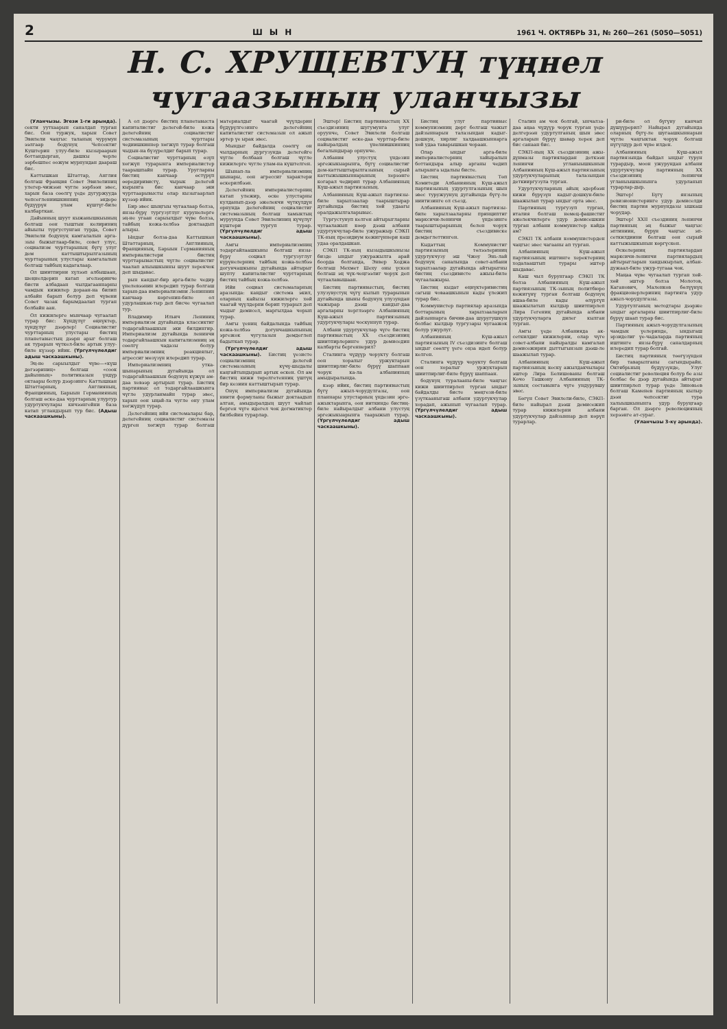2 ШЫН 1961 Ч. ОКТЯБРЬ 31, № 260—261 (5050—5051)
Н. С. ХРУЩЕВТУҢ түңнел чугаазының уланчызы
(Уланчызы. Эгези 1-ги арында). секти уутхаарын саналдап турган бис. Оон туржук, харын Совет Эвилели чаңгыс таланың чурумун ээлгаар бодунуң Чепсектиг Куштерин улуу-биле кызыраарын боттандырган, дашкы черле ээрбешпес оожум мурнундан даараш бис.
Каттышкан Штаттар, Англия болгаш Франция Совет Эвилелиниң улегер-чижээн чугле ээрбээн эвес, харын база сөөлгү үеде дугуржууда чепсеглениишкинниң эндере бүдүүрүн улам күштүг-биле калбарткан.
Дайынның шуут кыжанышкыының болгаш оон тыштын келириниң айыылы тургустунган турда, Совет Эвилели бодунуң камгалалын арга-зыы быжыглаар-биле, совет улус, социализм чурттарының бүгү улуг дем каттыштырылгазының чурттарының улустары камгалалын болгаш тайбың кадагалаар.
Ол шиитпирни хүлээп албышаан, шеңнелдерин катап эгелээринче бисти албадаан чылдагааннарны чамдык кижилер дораан-на билип албайн барып болур деп чүвени Совет чазак барымдаалап турган болбайн аан.
Ол кижилерге мынчаар чугаалап турар бис: Хүндүлүг өңнүктер, хүндүлүг дээрлер! Социалистиг чурттарның улустары бистиң планетавыстың дээрн арыг болгаш ак турарын чүткел-биле артык улуу-биле күзээр ийик. (Үргүлчүлелдиг адыш часкаашкыны).
Эң-не сарыылдыг чүве—«күш дөгээриниң» болгаш «соок дайынның» политиказын үндүр октаары болур дээрзинге Каттышкан Штаттарның, Англияның, Францияның, Барыын Германияның болгаш өске-даа чурттарның улуртур удуртукчулары кичээнгейни база катап угландырып тур бис. (Адыш часкаашкыны).
А ол дээрге бистиң планетавыста капиталистиг делегей-биле кожа делегейниң социалистиг системазының чурттары чедиишкиннер хөгжүп турар болгаш чыдын-на бүзүрелдиг барып турар.
Социалистиг чурттарның өзүп хөгжүп турарынга империалистер таарышпайн турар. Уругларны бистиң канчаар өстүрүп өөредиривистү, чырык делегей кырынга бис канчаар эки чурттаарывысты олар кызыгаарлап күзээр ийик.
Бир эвес шыңгыы чугаалаар болза, янзы-бүрү тургузуглуг курунелерге эң-не угаан сарыылдыг чүве болза, тайбың кожа-хелбээ доктаадып алыры.
Ындыг болза-даа Каттышкан Штаттарның, Англияның, Францияның, Барыын Германияның империалистери бистиң чурттарывыстың чүгле социалистиг чаалап алыышкынны шуут херекчок деп шыдавас.
рын кандыг-бир арга-биле чедир үнелевээнин илередип турар болгаш харын-даа империализмни Лениннин канчаар көргенин-биле ол удурлашкак-тыр деп бисче чугаалап тур.
Владимир Ильич Лениниң империализм дугайында классиктиг тодаргайлаашкын эки билдингир. Империализм дугайында ленинчи тодаргайлаашкын капитализмниң эң сөөлгү чадазы болур империализмниң реакциялыг, агрессиг мөзүзүн илередип турар.
Империализмниң утка-шынарының дугайында ол тодаргайлаашкын бодунуң күжүн ам-даа хевээр артырып турар. Бистиң партиявыс ол тодаргайлаашкынга чүгле удурланмайн турар эвес, харын оон ыңай-ла чугле ону улам хөгжүдүп турар.
Делегейниң ийи системалары бар, делегейниң социалистиг системазы дүрген хөгжүп турар болгаш материалдыг чаагай чүүлдерин бүдүрүлгезинге делегейниң капиталистиг системазын ол ажып эртер үе ырак эвес.
Мындыг байдалда сөөлгү он чылдарның дургузунда делегейге чүгле болбаан болгаш чүгле кижилерге чугле улам-на күштелген.
Шынап-ла империализмниң шынары, оон агрессиг характери өскерилбээн.
Делегейниң империалистерниң катап улежир, өске улустарны кулданып-дээр эжелекчи чүткүлдүн орнунда делегейниң социалистиг системазының болгаш хамыктың муруунда Совет Эвилелиниң күчүлүг күштери тургуп турар. (Үргүлчүлелдиг адыш часкаашкыны).
Амгы империализмниң тодаргайлаашкыны болгаш янзы-бүрү социал тургузуглуг күрүнелерниң тайбың кожа-хелбээ догунчашкыны дугайында айтырыг шупту капиталистиг чурттарның бистиң тайбың кожа-хелбээ.
Ийи социал системаларның аразында: кандыг система экил, оларның кайызы кижилерге хөй чаагай чүүлдерни берип турарыл деп чыдыг демисел, маргылдаа чорып турар.
Амгы үениң байдалында тайбың кожа-хелбээ догунчашкынының эргежок чугулазын демдеглеп бадыткап турар.
(Үргүлчүлелдиг адыш часкаашкыны). Бистиң үезисте социализмниң делегей системазының күчү-шыдалы каңгайтындырып артык өскен. Ол ам бистиң кижи төрелгетенниң үштүң бир кезиин каттыштырып турар.
Онуң империализм дугайында ниити формуланы быжыг доктаадып алган, амыдыралдың шуут чайлап берген чүге идегел чок догматиктер билбейин турарлар.
Эштер! Бистиң партиявыстың XX съездизиниң шугумунга улуг оруунче, Совет Эвилели болгаш социалистиг өске-даа чурттар-биле найыралдың үнелиишкинниң бөгалындырар орнунче.
Албания улустуң үндезин эргежыкыарынга, бүгү социалистиг дем-каттыштырылгазының сырый каттыжышкыннарының херээнге когарал чедирип турар Албанияның Күш-ажыл партиязының.
Албанияның Күш-ажыл партиязы-биле харылзаалар таарыштырар дугайында бистиң хөй удаагы оралдажылгаларывыс.
Тургустунуп келген айтырыгларны чугаалажып көөр дээш албани удуртукчулар-биле ужуражыр СЭКП ТК-ның президиум кежигүннери каш удаа оралдашкан.
СЭКП ТК-ның кызыдышкынызы бизде ындыг ужуражылга арай боорда болганда, Энвер Ходжа болгаш Мехмет Шеху оны үскен болгаш эң чүк-чеңгээлиг чорук деп чугаалавышаан.
Бистиң партиявыстың, бистиң улузувустуң чүгү кылып турарынын дугайында шыны бодунуң улузундан чажырар дээш кандыг-даа аргаларны херглээрге Албанияның Күш-ажыл партиязының удуртукчулары чоскуннуп турар.
Албани удуртукчулар чүге бистиң партиявыстың XX съездизиниң шиитпирлеринге удур демиседин калбарты бергеннерил?
Сталинга чүдүүр чорукту болгаш оон хоралыг уржуктарын шиитпирлиг-биле бүрүү шаппаан чорук ка-ла албанияның амыдыралында.
кээр ийик, бистиң партиявыстың бүгү ажыл-чорудулгазы, оон планнары улустарның үндезин эрге-ажыктарынга, оон ииткинде бистиң-биле найыралдыг албани улустуң эргежыкыарынга таарыжып турар. (Үргүлчүлелдиг адыш часкаашкыны).
Бистиң улуг партиявыс коммунизмниң дөрт болгаш чажыт дайзыннарын талазындан кадыг-дошкун, хирлиг халдаашкыннарга хөй удаа таварышкан чораан.
Олар ындыг арга-биле империалистерниң хайыралын боттандыра алыр арганы чедип алырынга ыдалыы бисте.
Бистиң партиявыстың Төп Комитеди Албанияның Күш-ажыл партиязының удуртулгазының шын эвес туружуунуң дугайында бүгү-ле ниитизинге ол съезд.
Албанияның Күш-ажыл партиязы-биле харылзааларны принциптиг марксичи-ленинчи үндезинге таарыштырарының белен чорук бистиң съездивиске демдеглеттинген.
Кыдаттың Коммунистиг партиязының төлээлериниң удуртукчузу эш Чжоу Энь-лай бодунуң саналында совет-албани харылзаалар дугайында айтырыгны бистиң съездивисте ажыы-биле чугаалажыры.
Бистиң кыдат өңнүктеривистиң сагыш човаашкынын кады үлежип турар бис.
Коммунистер партиялар аразында боттарының харылзааларын дайзыннарга бичии-даа шуругушкун болбас кылдыр тургузары чугаажок болур ужурлуг.
Албанияның Күш-ажыл партиязының IV съездизинге болгаш ындыг сөөлгү үеге оңза идеп болур келген.
Сталинга чүдүүр чорукту болгаш оон хоралыг уржуктарын шиитпирлиг-биле бүрүү шаппаан.
бодунуң туралааны-биле чаңгыс кижи шиитпирлеп турган ындыг байдалды бисте мөңгези-биле үзүткааныгаш албани удуртукчулар хорадап, ажынып чугаалап турар. (Үргүлчүлелдиг адыш часкаашкыны).
Сталин ам чок болгай, ынчалза-даа аңаа чүдүүр чорук турган үеде делгерээн удуртулганың шын эвес аргаларын бүрүү шавар херек деп бис санаан бис.
СЭКП-ның XX съездизиниң ажы-дүнмазы партиялардан деткээн ленинчи угланыышкынын Албанияның Күш-ажыл партиязының удуртукчуларының талазындан деткииргузула турган.
Удуртукчуларның айың эдербээн кижи бүрүзүн кадыг-дошкун-биле шаажылап турар ындыг орта эвес.
Партияның тургузуп турган, италия болгаш немец-фашистиг эжелекчилерге удур демисешкин турган албани коммунистер кайда ам?
СЭКП ТК албани коммунистерден чаңгыс эвес чагааны ап турган.
Албанияның Күш-ажыл партиязының иштинге херектерниң ходалааштып турары эштер шыдавас.
Каш чыл бурунгаар СЭКП ТК болза Албанияның Күш-ажыл партиязының ТК-зының политбюро кежигүнү турган болгаш бодунуң ашаа-биле кады өлүртүп шаажылатып кылдыр шиитпирлеп Лира Гегениң дугайында албани удуртукчуларга дилег кылган турган.
Амгы үеде Албанияда ак-сеткилдиг кижилерни, олар чүге совет-албани найыралды камгалап демисежирин дыттыгынзын дээш-ле шаажылап турар.
Албанияның Күш-ажыл партиязының кескү ажылдакчылары эштер Лира Белишованы болгаш Кочо Ташкону Албанияның ТК-зының составынга чүге ундурувшу эвес.
Бөгүн Совет Эвилели-биле, СЭКП-биле найырал дээш демисежип турар кижилерни албани удуртукчулар дайзыннар деп көрүп турарлар.
ри-биле ол бүгүну канчап дүшүүрерил? Найырал дугайында оларның бүгү-ле шугаашкыннарын чүгле чаңгыктак чорук болгаш нүгүлдүр деп чүве илден.
Албанияның Күш-ажыл партиязында байдал ындыг турун турардыр, моон ужурундан албани удуртукчулар партияның XX съездизиниң ленинчи угланыышкынынга удурланып турарлар-дыр.
Эштер! Бүгү янзының ревизионистеринге удур демиселди бистиң партия мурнундазы ышкаш чорудар.
Эштер! XXII съездиниң ленинчи партияның эң быжыг чаңгыс эптиниин, бүрүн чаңгыс эп-сеткилдиини болгаш оон сырый каттыжышкынын көргүскен.
Өскелерниң партиялардан марксичи-ленинчи партиялардың айтырыгларын хандыкырлап, албан-дужаал-биле ужур-тугааа чок.
Маңаа чүве чугаалап турган хөй-хөй эштер болза Молотов, Каганович, Маленков бөлүүнүң фракционерлериниң партияга удур ажыл-чорудулгазы.
Удуртулганың методтары дээрже ындыг аргаларны шиитпирлиг-биле бүрүү шаап турар бис.
Партияның ажыл-чорудулгазының чамдык үелеринде, ындыгаш эрзиделиг үе-чадаларда партияның иштинге янзы-бүрү саналдарның илередип турар болгай.
Бистиң партияның төөгүзүнден бир таварылганы сагындырайн. Октябрьның бүдүүзүнде, Улуг социалистиг революция болур бе азы болбас бе дээр дугайында айтырыг шиитпирлеп турар үеде Зиновьев болгаш Каменев партияның кылыр дээн чепсектиг тура халыышкынынга удур буруңгаар барган. Ол дээрге революцияның херээнге ат-сураг.
(Уланчызы 3-кү арында).